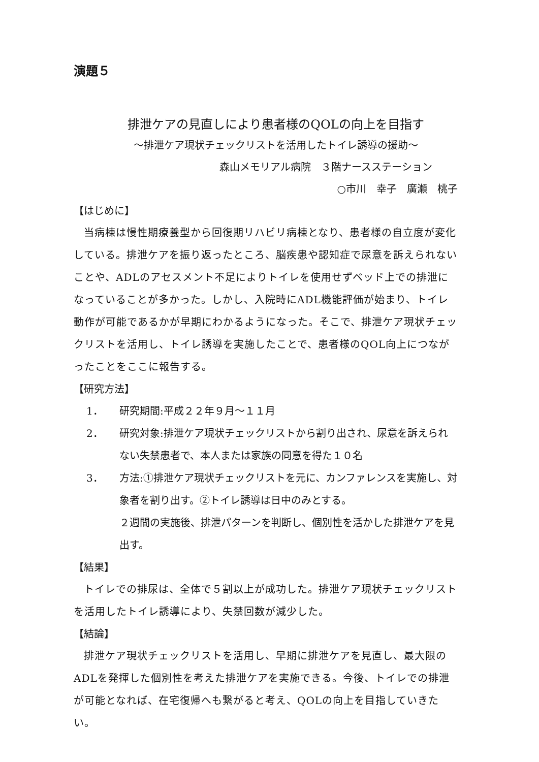演題５
排泄ケアの見直しにより患者様のQOLの向上を目指す
～排泄ケア現状チェックリストを活用したトイレ誘導の援助～
森山メモリアル病院　３階ナースステーション
○市川　幸子　廣瀬　桃子
【はじめに】
当病棟は慢性期療養型から回復期リハビリ病棟となり、患者様の自立度が変化している。排泄ケアを振り返ったところ、脳疾患や認知症で尿意を訴えられないことや、ADLのアセスメント不足によりトイレを使用せずベッド上での排泄になっていることが多かった。しかし、入院時にADL機能評価が始まり、トイレ動作が可能であるかが早期にわかるようになった。そこで、排泄ケア現状チェックリストを活用し、トイレ誘導を実施したことで、患者様のQOL向上につながったことをここに報告する。
【研究方法】
1． 研究期間:平成２２年９月～１１月
2． 研究対象:排泄ケア現状チェックリストから割り出され、尿意を訴えられない失禁患者で、本人または家族の同意を得た１０名
3． 方法:①排泄ケア現状チェックリストを元に、カンファレンスを実施し、対象者を割り出す。②トイレ誘導は日中のみとする。
２週間の実施後、排泄パターンを判断し、個別性を活かした排泄ケアを見出す。
【結果】
トイレでの排尿は、全体で５割以上が成功した。排泄ケア現状チェックリストを活用したトイレ誘導により、失禁回数が減少した。
【結論】
排泄ケア現状チェックリストを活用し、早期に排泄ケアを見直し、最大限のADLを発揮した個別性を考えた排泄ケアを実施できる。今後、トイレでの排泄が可能となれば、在宅復帰へも繋がると考え、QOLの向上を目指していきたい。